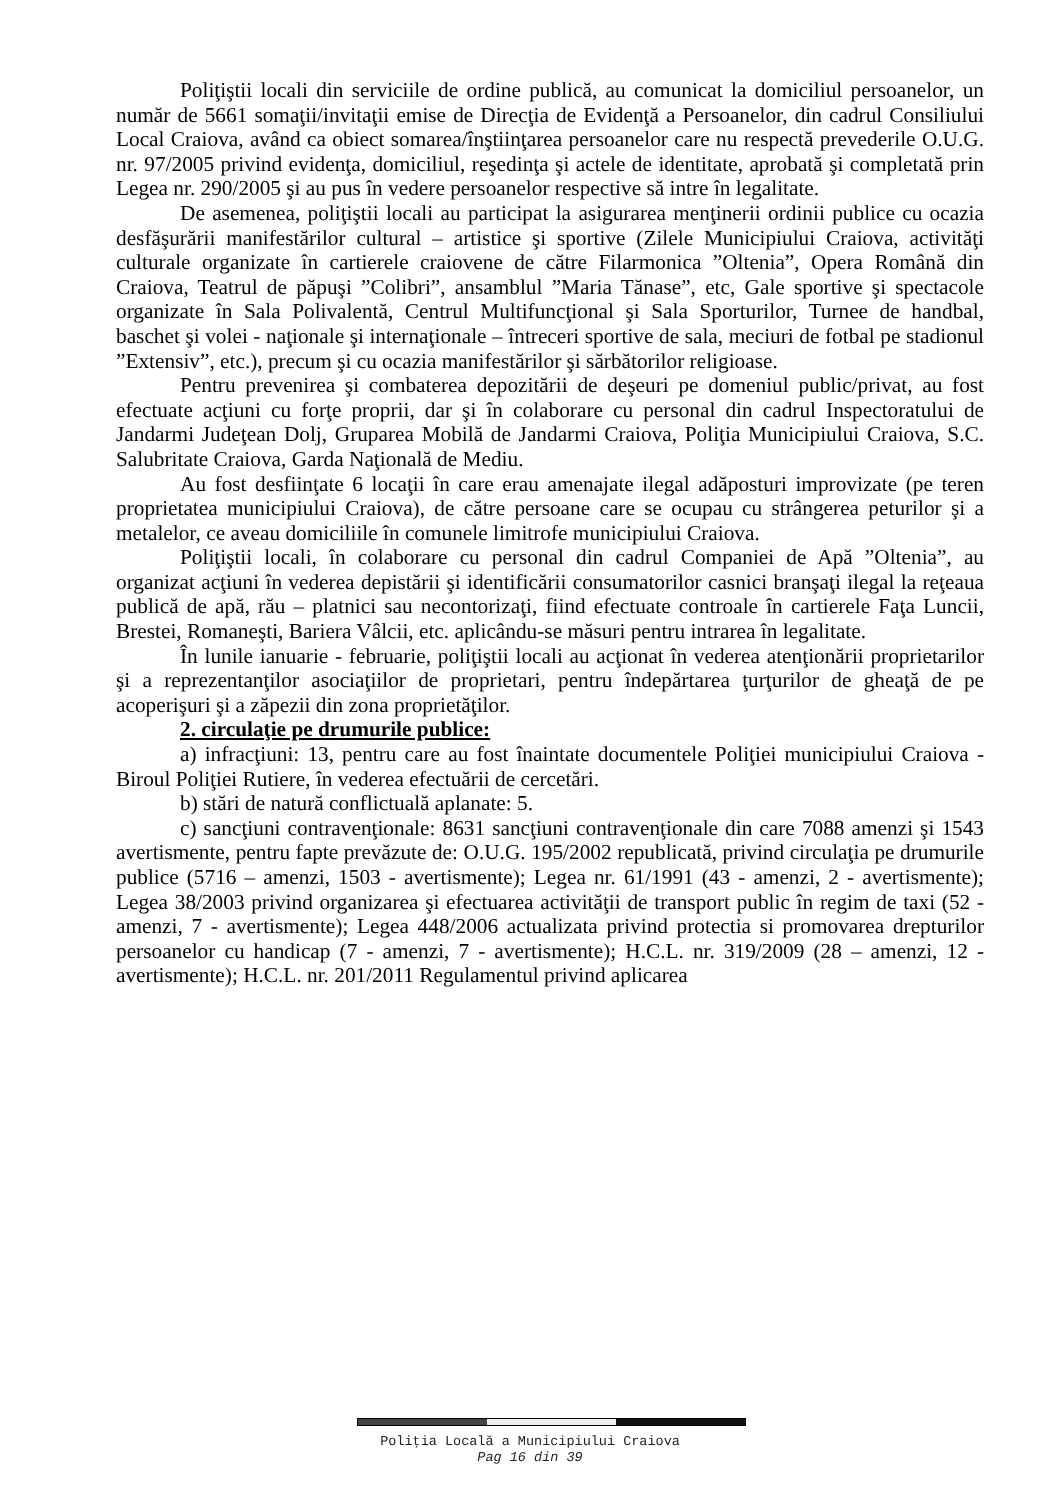Poliţiştii locali din serviciile de ordine publică, au comunicat la domiciliul persoanelor, un număr de 5661 somaţii/invitaţii emise de Direcţia de Evidenţă a Persoanelor, din cadrul Consiliului Local Craiova, având ca obiect somarea/înştiinţarea persoanelor care nu respectă prevederile O.U.G. nr. 97/2005 privind evidenţa, domiciliul, reşedinţa şi actele de identitate, aprobată şi completată prin Legea nr. 290/2005 şi au pus în vedere persoanelor respective să intre în legalitate.
De asemenea, poliţiştii locali au participat la asigurarea menţinerii ordinii publice cu ocazia desfăşurării manifestărilor cultural – artistice şi sportive (Zilele Municipiului Craiova, activităţi culturale organizate în cartierele craiovene de către Filarmonica ”Oltenia”, Opera Română din Craiova, Teatrul de păpuşi ”Colibri”, ansamblul ”Maria Tănase”, etc, Gale sportive şi spectacole organizate în Sala Polivalentă, Centrul Multifuncţional şi Sala Sporturilor, Turnee de handbal, baschet şi volei - naţionale şi internaţionale – întreceri sportive de sala, meciuri de fotbal pe stadionul ”Extensiv”, etc.), precum şi cu ocazia manifestărilor şi sărbătorilor religioase.
Pentru prevenirea şi combaterea depozitării de deşeuri pe domeniul public/privat, au fost efectuate acţiuni cu forţe proprii, dar şi în colaborare cu personal din cadrul Inspectoratului de Jandarmi Judeţean Dolj, Gruparea Mobilă de Jandarmi Craiova, Poliţia Municipiului Craiova, S.C. Salubritate Craiova, Garda Naţională de Mediu.
Au fost desfiinţate 6 locaţii în care erau amenajate ilegal adăposturi improvizate (pe teren proprietatea municipiului Craiova), de către persoane care se ocupau cu strângerea peturilor şi a metalelor, ce aveau domiciliile în comunele limitrofe municipiului Craiova.
Poliţiştii locali, în colaborare cu personal din cadrul Companiei de Apă ”Oltenia”, au organizat acţiuni în vederea depistării şi identificării consumatorilor casnici branşaţi ilegal la reţeaua publică de apă, rău – platnici sau necontorizaţi, fiind efectuate controale în cartierele Faţa Luncii, Brestei, Romaneşti, Bariera Vâlcii, etc. aplicându-se măsuri pentru intrarea în legalitate.
În lunile ianuarie - februarie, poliţiştii locali au acţionat în vederea atenţionării proprietarilor şi a reprezentanţilor asociaţiilor de proprietari, pentru îndepărtarea ţurţurilor de gheaţă de pe acoperişuri şi a zăpezii din zona proprietăţilor.
2. circulaţie pe drumurile publice:
a) infracţiuni: 13, pentru care au fost înaintate documentele Poliţiei municipiului Craiova - Biroul Poliţiei Rutiere, în vederea efectuării de cercetări.
b) stări de natură conflictuală aplanate: 5.
c) sancţiuni contravenţionale: 8631 sancţiuni contravenţionale din care 7088 amenzi şi 1543 avertismente, pentru fapte prevăzute de: O.U.G. 195/2002 republicată, privind circulaţia pe drumurile publice (5716 – amenzi, 1503 - avertismente); Legea nr. 61/1991 (43 - amenzi, 2 - avertismente); Legea 38/2003 privind organizarea şi efectuarea activităţii de transport public în regim de taxi (52 - amenzi, 7 - avertismente); Legea 448/2006 actualizata privind protectia si promovarea drepturilor persoanelor cu handicap (7 - amenzi, 7 - avertismente); H.C.L. nr. 319/2009 (28 – amenzi, 12 - avertismente); H.C.L. nr. 201/2011 Regulamentul privind aplicarea
Poliţia Locală a Municipiului Craiova
Pag 16 din 39